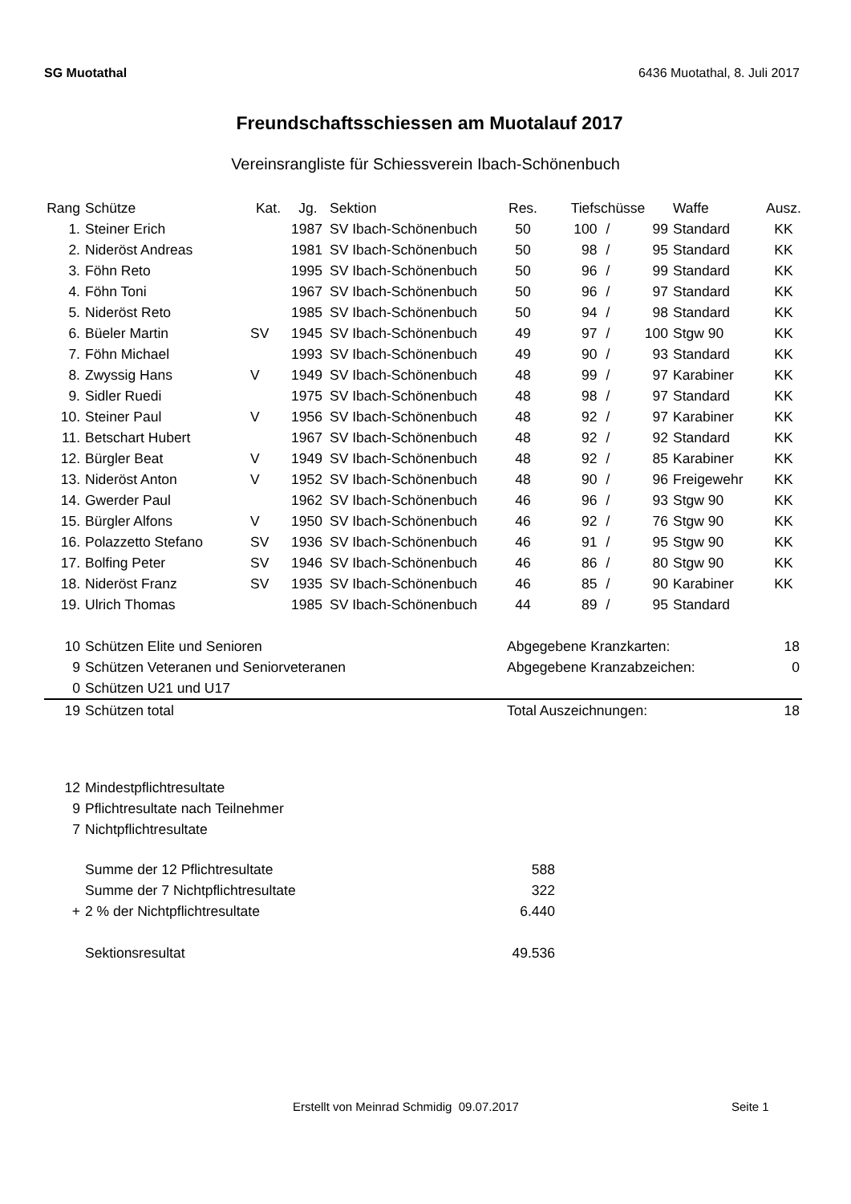SG Muotathal 6436 Muotathal, 8. Juli 2017
Freundschaftsschiessen am Muotalauf 2017
Vereinsrangliste für Schiessverein Ibach-Schönenbuch
| Rang | Schütze | Kat. | Jg. | Sektion | Res. | Tiefschüsse | | | Waffe | Ausz. |
| --- | --- | --- | --- | --- | --- | --- | --- | --- | --- | --- |
| 1. | Steiner Erich | | 1987 | SV Ibach-Schönenbuch | 50 | 100 | / | 99 | Standard | KK |
| 2. | Nideröst Andreas | | 1981 | SV Ibach-Schönenbuch | 50 | 98 | / | 95 | Standard | KK |
| 3. | Föhn Reto | | 1995 | SV Ibach-Schönenbuch | 50 | 96 | / | 99 | Standard | KK |
| 4. | Föhn Toni | | 1967 | SV Ibach-Schönenbuch | 50 | 96 | / | 97 | Standard | KK |
| 5. | Nideröst Reto | | 1985 | SV Ibach-Schönenbuch | 50 | 94 | / | 98 | Standard | KK |
| 6. | Büeler Martin | SV | 1945 | SV Ibach-Schönenbuch | 49 | 97 | / | 100 | Stgw 90 | KK |
| 7. | Föhn Michael | | 1993 | SV Ibach-Schönenbuch | 49 | 90 | / | 93 | Standard | KK |
| 8. | Zwyssig Hans | V | 1949 | SV Ibach-Schönenbuch | 48 | 99 | / | 97 | Karabiner | KK |
| 9. | Sidler Ruedi | | 1975 | SV Ibach-Schönenbuch | 48 | 98 | / | 97 | Standard | KK |
| 10. | Steiner Paul | V | 1956 | SV Ibach-Schönenbuch | 48 | 92 | / | 97 | Karabiner | KK |
| 11. | Betschart Hubert | | 1967 | SV Ibach-Schönenbuch | 48 | 92 | / | 92 | Standard | KK |
| 12. | Bürgler Beat | V | 1949 | SV Ibach-Schönenbuch | 48 | 92 | / | 85 | Karabiner | KK |
| 13. | Nideröst Anton | V | 1952 | SV Ibach-Schönenbuch | 48 | 90 | / | 96 | Freigewehr | KK |
| 14. | Gwerder Paul | | 1962 | SV Ibach-Schönenbuch | 46 | 96 | / | 93 | Stgw 90 | KK |
| 15. | Bürgler Alfons | V | 1950 | SV Ibach-Schönenbuch | 46 | 92 | / | 76 | Stgw 90 | KK |
| 16. | Polazzetto Stefano | SV | 1936 | SV Ibach-Schönenbuch | 46 | 91 | / | 95 | Stgw 90 | KK |
| 17. | Bolfing Peter | SV | 1946 | SV Ibach-Schönenbuch | 46 | 86 | / | 80 | Stgw 90 | KK |
| 18. | Nideröst Franz | SV | 1935 | SV Ibach-Schönenbuch | 46 | 85 | / | 90 | Karabiner | KK |
| 19. | Ulrich Thomas | | 1985 | SV Ibach-Schönenbuch | 44 | 89 | / | 95 | Standard | |
| 10 | Schützen Elite und Senioren | Abgegebene Kranzkarten: | 18 |
| 9 | Schützen Veteranen und Seniorveteranen | Abgegebene Kranzabzeichen: | 0 |
| 0 | Schützen U21 und U17 | | |
| 19 | Schützen total | Total Auszeichnungen: | 18 |
| 12 | Mindestpflichtresultate |
| 9 | Pflichtresultate nach Teilnehmer |
| 7 | Nichtpflichtresultate |
| | Summe der 12 Pflichtresultate | 588 |
| | Summe der 7 Nichtpflichtresultate | 322 |
| + | 2 % der Nichtpflichtresultate | 6.440 |
| | Sektionsresultat | 49.536 |
Erstellt von Meinrad Schmidig 09.07.2017 Seite 1